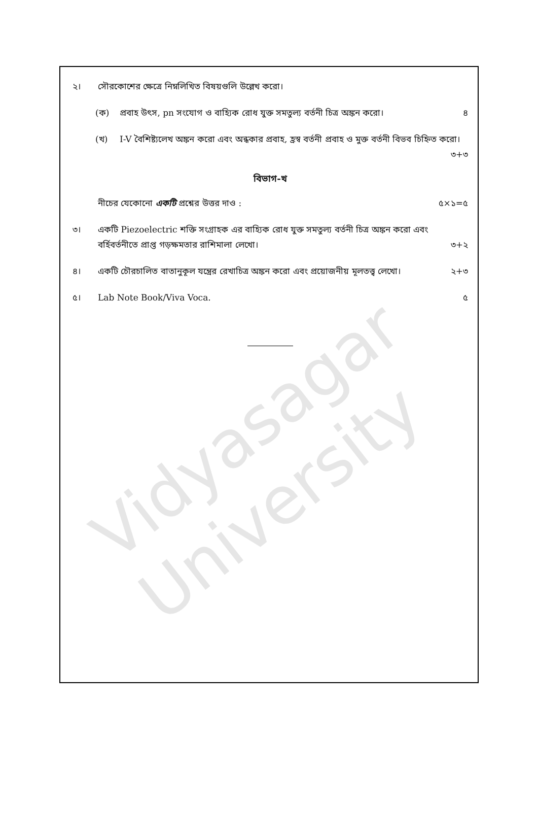Vidyasagar University
২। সৌরকোশের ক্ষেত্রে নিম্নলিখিত বিষয়গুলি উল্লেখ করো।
(ক) প্রবাহ উৎস, pn সংযোগ ও বাহ্যিক রোধ যুক্ত সমতুল্য বর্তনী চিত্র অঙ্কন করো। ৪
(খ) I-V বৈশিষ্ট্যলেখ অঙ্কন করো এবং অন্ধকার প্রবাহ, হ্রস্ব বর্তনী প্রবাহ ও মুক্ত বর্তনী বিভব চিহ্নিত করো। ৩+৩
বিভাগ-খ
নীচের যেকোনো একটি প্রশ্নের উত্তর দাও : ৫×১=৫
৩। একটি Piezoelectric শক্তি সংগ্রাহক এর বাহ্যিক রোধ যুক্ত সমতুল্য বর্তনী চিত্র অঙ্কন করো এবং বর্হিবর্তনীতে প্রাপ্ত গড়ক্ষমতার রাশিমালা লেখো। ৩+২
৪। একটি চৌরচালিত বাতানুকূল যন্ত্রের রেখাচিত্র অঙ্কন করো এবং প্রয়োজনীয় মূলতত্ত্ব লেখো। ২+৩
৫। Lab Note Book/Viva Voca. ৫